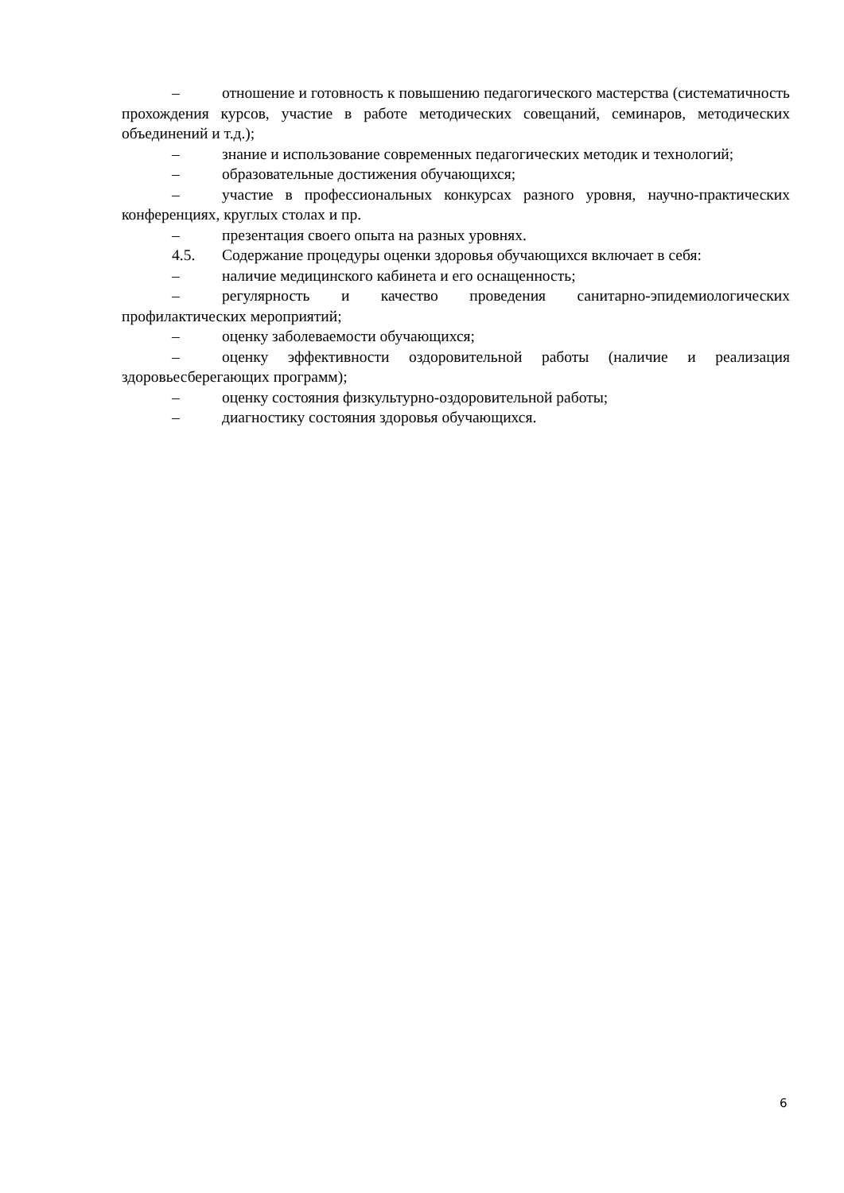– отношение и готовность к повышению педагогического мастерства (систематичность прохождения курсов, участие в работе методических совещаний, семинаров, методических объединений и т.д.);
– знание и использование современных педагогических методик и технологий;
– образовательные достижения обучающихся;
– участие в профессиональных конкурсах разного уровня, научно-практических конференциях, круглых столах и пр.
– презентация своего опыта на разных уровнях.
4.5. Содержание процедуры оценки здоровья обучающихся включает в себя:
– наличие медицинского кабинета и его оснащенность;
– регулярность и качество проведения санитарно-эпидемиологических профилактических мероприятий;
– оценку заболеваемости обучающихся;
– оценку эффективности оздоровительной работы (наличие и реализация здоровьесберегающих программ);
– оценку состояния физкультурно-оздоровительной работы;
– диагностику состояния здоровья обучающихся.
6